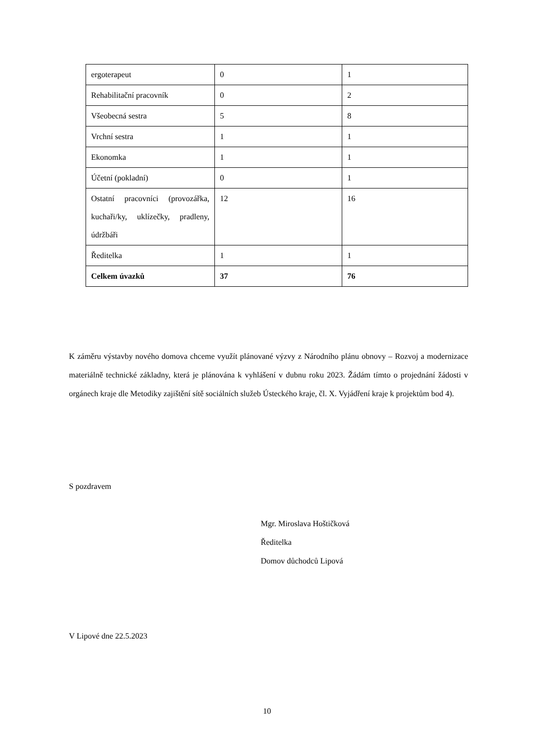| ergoterapeut | 0 | 1 |
| Rehabilitační pracovník | 0 | 2 |
| Všeobecná sestra | 5 | 8 |
| Vrchní sestra | 1 | 1 |
| Ekonomka | 1 | 1 |
| Účetní (pokladní) | 0 | 1 |
| Ostatní pracovníci (provozářka, kuchaři/ky, uklízečky, pradleny, údržbáři | 12 | 16 |
| Ředitelka | 1 | 1 |
| Celkem úvazků | 37 | 76 |
K záměru výstavby nového domova chceme využít plánované výzvy z Národního plánu obnovy – Rozvoj a modernizace materiálně technické základny, která je plánována k vyhlášení v dubnu roku 2023. Žádám tímto o projednání žádosti v orgánech kraje dle Metodiky zajištění sítě sociálních služeb Ústeckého kraje, čl. X. Vyjádření kraje k projektům bod 4).
S pozdravem
Mgr. Miroslava Hoštičková
Ředitelka
Domov důchodců Lipová
V Lipové dne 22.5.2023
10